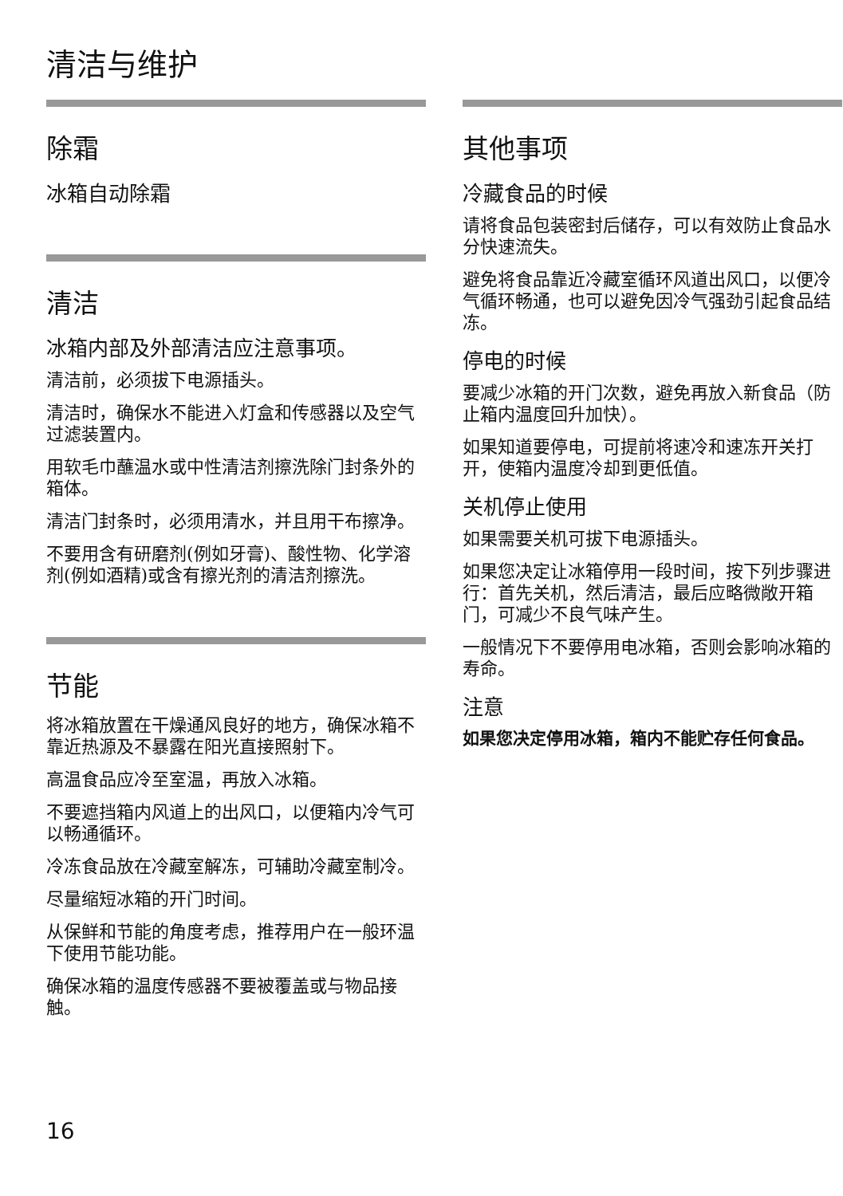清洁与维护
除霜
冰箱自动除霜
清洁
冰箱内部及外部清洁应注意事项。
清洁前，必须拔下电源插头。
清洁时，确保水不能进入灯盒和传感器以及空气过滤装置内。
用软毛巾蘸温水或中性清洁剂擦洗除门封条外的箱体。
清洁门封条时，必须用清水，并且用干布擦净。
不要用含有研磨剂(例如牙膏)、酸性物、化学溶剂(例如酒精)或含有擦光剂的清洁剂擦洗。
节能
将冰箱放置在干燥通风良好的地方，确保冰箱不靠近热源及不暴露在阳光直接照射下。
高温食品应冷至室温，再放入冰箱。
不要遮挡箱内风道上的出风口，以便箱内冷气可以畅通循环。
冷冻食品放在冷藏室解冻，可辅助冷藏室制冷。
尽量缩短冰箱的开门时间。
从保鲜和节能的角度考虑，推荐用户在一般环温下使用节能功能。
确保冰箱的温度传感器不要被覆盖或与物品接触。
其他事项
冷藏食品的时候
请将食品包装密封后储存，可以有效防止食品水分快速流失。
避免将食品靠近冷藏室循环风道出风口，以便冷气循环畅通，也可以避免因冷气强劲引起食品结冻。
停电的时候
要减少冰箱的开门次数，避免再放入新食品（防止箱内温度回升加快）。
如果知道要停电，可提前将速冷和速冻开关打开，使箱内温度冷却到更低值。
关机停止使用
如果需要关机可拔下电源插头。
如果您决定让冰箱停用一段时间，按下列步骤进行：首先关机，然后清洁，最后应略微敞开箱门，可减少不良气味产生。
一般情况下不要停用电冰箱，否则会影响冰箱的寿命。
注意
如果您决定停用冰箱，箱内不能贮存任何食品。
16